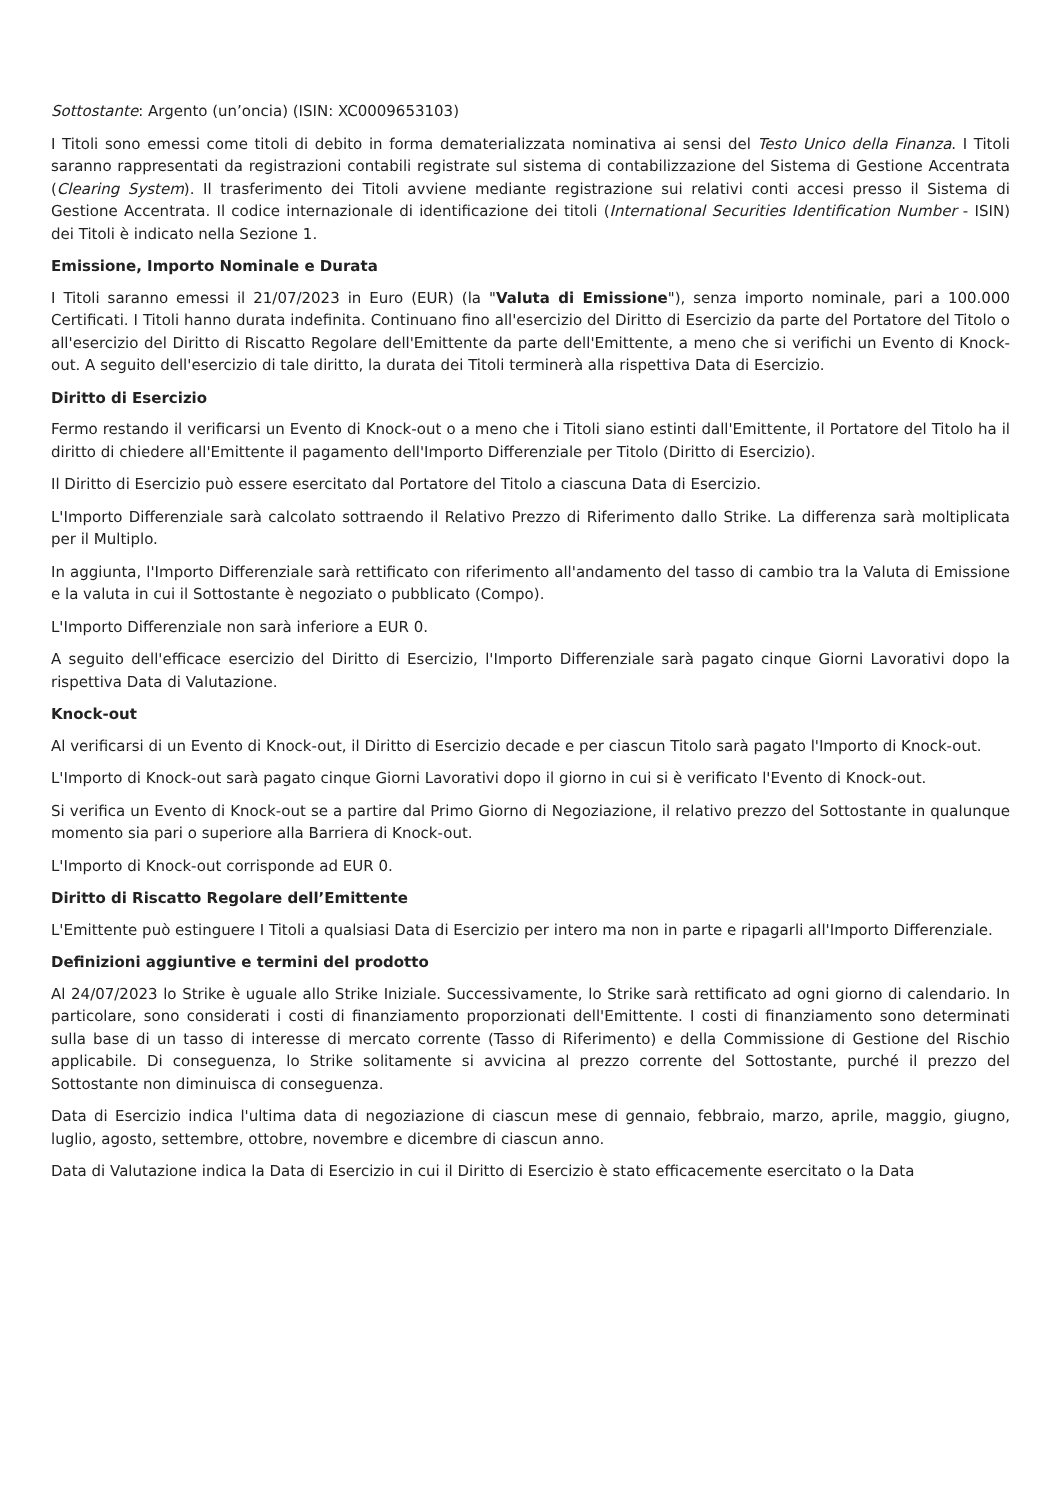Sottostante: Argento (un’oncia) (ISIN: XC0009653103)
I Titoli sono emessi come titoli di debito in forma dematerializzata nominativa ai sensi del Testo Unico della Finanza. I Titoli saranno rappresentati da registrazioni contabili registrate sul sistema di contabilizzazione del Sistema di Gestione Accentrata (Clearing System). Il trasferimento dei Titoli avviene mediante registrazione sui relativi conti accesi presso il Sistema di Gestione Accentrata. Il codice internazionale di identificazione dei titoli (International Securities Identification Number - ISIN) dei Titoli è indicato nella Sezione 1.
Emissione, Importo Nominale e Durata
I Titoli saranno emessi il 21/07/2023 in Euro (EUR) (la "Valuta di Emissione"), senza importo nominale, pari a 100.000 Certificati. I Titoli hanno durata indefinita. Continuano fino all'esercizio del Diritto di Esercizio da parte del Portatore del Titolo o all'esercizio del Diritto di Riscatto Regolare dell'Emittente da parte dell'Emittente, a meno che si verifichi un Evento di Knock-out. A seguito dell'esercizio di tale diritto, la durata dei Titoli terminerà alla rispettiva Data di Esercizio.
Diritto di Esercizio
Fermo restando il verificarsi un Evento di Knock-out o a meno che i Titoli siano estinti dall'Emittente, il Portatore del Titolo ha il diritto di chiedere all'Emittente il pagamento dell'Importo Differenziale per Titolo (Diritto di Esercizio).
Il Diritto di Esercizio può essere esercitato dal Portatore del Titolo a ciascuna Data di Esercizio.
L'Importo Differenziale sarà calcolato sottraendo il Relativo Prezzo di Riferimento dallo Strike. La differenza sarà moltiplicata per il Multiplo.
In aggiunta, l'Importo Differenziale sarà rettificato con riferimento all'andamento del tasso di cambio tra la Valuta di Emissione e la valuta in cui il Sottostante è negoziato o pubblicato (Compo).
L'Importo Differenziale non sarà inferiore a EUR 0.
A seguito dell'efficace esercizio del Diritto di Esercizio, l'Importo Differenziale sarà pagato cinque Giorni Lavorativi dopo la rispettiva Data di Valutazione.
Knock-out
Al verificarsi di un Evento di Knock-out, il Diritto di Esercizio decade e per ciascun Titolo sarà pagato l'Importo di Knock-out.
L'Importo di Knock-out sarà pagato cinque Giorni Lavorativi dopo il giorno in cui si è verificato l'Evento di Knock-out.
Si verifica un Evento di Knock-out se a partire dal Primo Giorno di Negoziazione, il relativo prezzo del Sottostante in qualunque momento sia pari o superiore alla Barriera di Knock-out.
L'Importo di Knock-out corrisponde ad EUR 0.
Diritto di Riscatto Regolare dell’Emittente
L'Emittente può estinguere I Titoli a qualsiasi Data di Esercizio per intero ma non in parte e ripagarli all'Importo Differenziale.
Definizioni aggiuntive e termini del prodotto
Al 24/07/2023 lo Strike è uguale allo Strike Iniziale. Successivamente, lo Strike sarà rettificato ad ogni giorno di calendario. In particolare, sono considerati i costi di finanziamento proporzionati dell'Emittente. I costi di finanziamento sono determinati sulla base di un tasso di interesse di mercato corrente (Tasso di Riferimento) e della Commissione di Gestione del Rischio applicabile. Di conseguenza, lo Strike solitamente si avvicina al prezzo corrente del Sottostante, purché il prezzo del Sottostante non diminuisca di conseguenza.
Data di Esercizio indica l'ultima data di negoziazione di ciascun mese di gennaio, febbraio, marzo, aprile, maggio, giugno, luglio, agosto, settembre, ottobre, novembre e dicembre di ciascun anno.
Data di Valutazione indica la Data di Esercizio in cui il Diritto di Esercizio è stato efficacemente esercitato o la Data